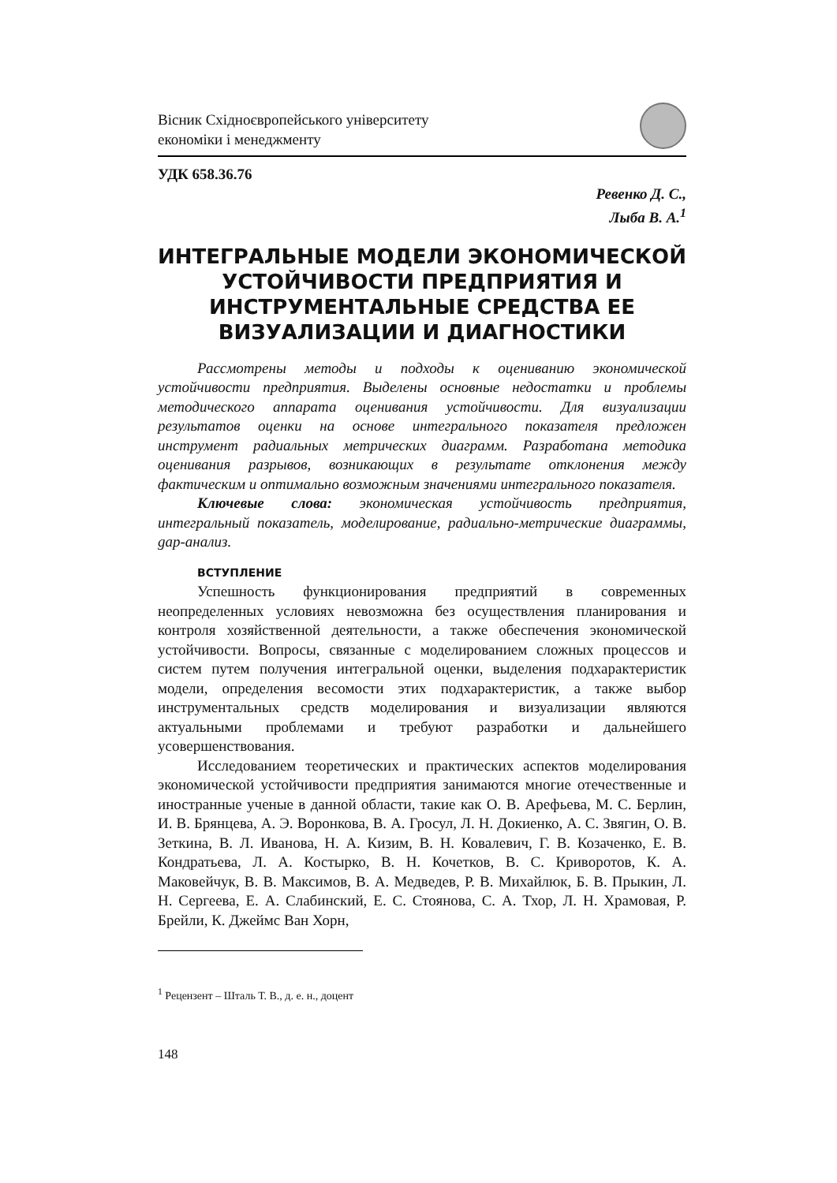Вісник Східноєвропейського університету
економіки і менеджменту
УДК 658.36.76
Ревенко Д. С.,
Лыба В. А.<sup>1</sup>
ИНТЕГРАЛЬНЫЕ МОДЕЛИ ЭКОНОМИЧЕСКОЙ УСТОЙЧИВОСТИ ПРЕДПРИЯТИЯ И ИНСТРУМЕНТАЛЬНЫЕ СРЕДСТВА ЕЕ ВИЗУАЛИЗАЦИИ И ДИАГНОСТИКИ
Рассмотрены методы и подходы к оцениванию экономической устойчивости предприятия. Выделены основные недостатки и проблемы методического аппарата оценивания устойчивости. Для визуализации результатов оценки на основе интегрального показателя предложен инструмент радиальных метрических диаграмм. Разработана методика оценивания разрывов, возникающих в результате отклонения между фактическим и оптимально возможным значениями интегрального показателя.
Ключевые слова: экономическая устойчивость предприятия, интегральный показатель, моделирование, радиально-метрические диаграммы, gap-анализ.
ВСТУПЛЕНИЕ
Успешность функционирования предприятий в современных неопределенных условиях невозможна без осуществления планирования и контроля хозяйственной деятельности, а также обеспечения экономической устойчивости. Вопросы, связанные с моделированием сложных процессов и систем путем получения интегральной оценки, выделения подхарактеристик модели, определения весомости этих подхарактеристик, а также выбор инструментальных средств моделирования и визуализации являются актуальными проблемами и требуют разработки и дальнейшего усовершенствования.
Исследованием теоретических и практических аспектов моделирования экономической устойчивости предприятия занимаются многие отечественные и иностранные ученые в данной области, такие как О. В. Арефьева, М. С. Берлин, И. В. Брянцева, А. Э. Воронкова, В. А. Гросул, Л. Н. Докиенко, А. С. Звягин, О. В. Зеткина, В. Л. Иванова, Н. А. Кизим, В. Н. Ковалевич, Г. В. Козаченко, Е. В. Кондратьева, Л. А. Костырко, В. Н. Кочетков, В. С. Криворотов, К. А. Маковейчук, В. В. Максимов, В. А. Медведев, Р. В. Михайлюк, Б. В. Прыкин, Л. Н. Сергеева, Е. А. Слабинский, Е. С. Стоянова, С. А. Тхор, Л. Н. Храмовая, Р. Брейли, К. Джеймс Ван Хорн,
<sup>1</sup> Рецензент – Шталь Т. В., д. е. н., доцент
148